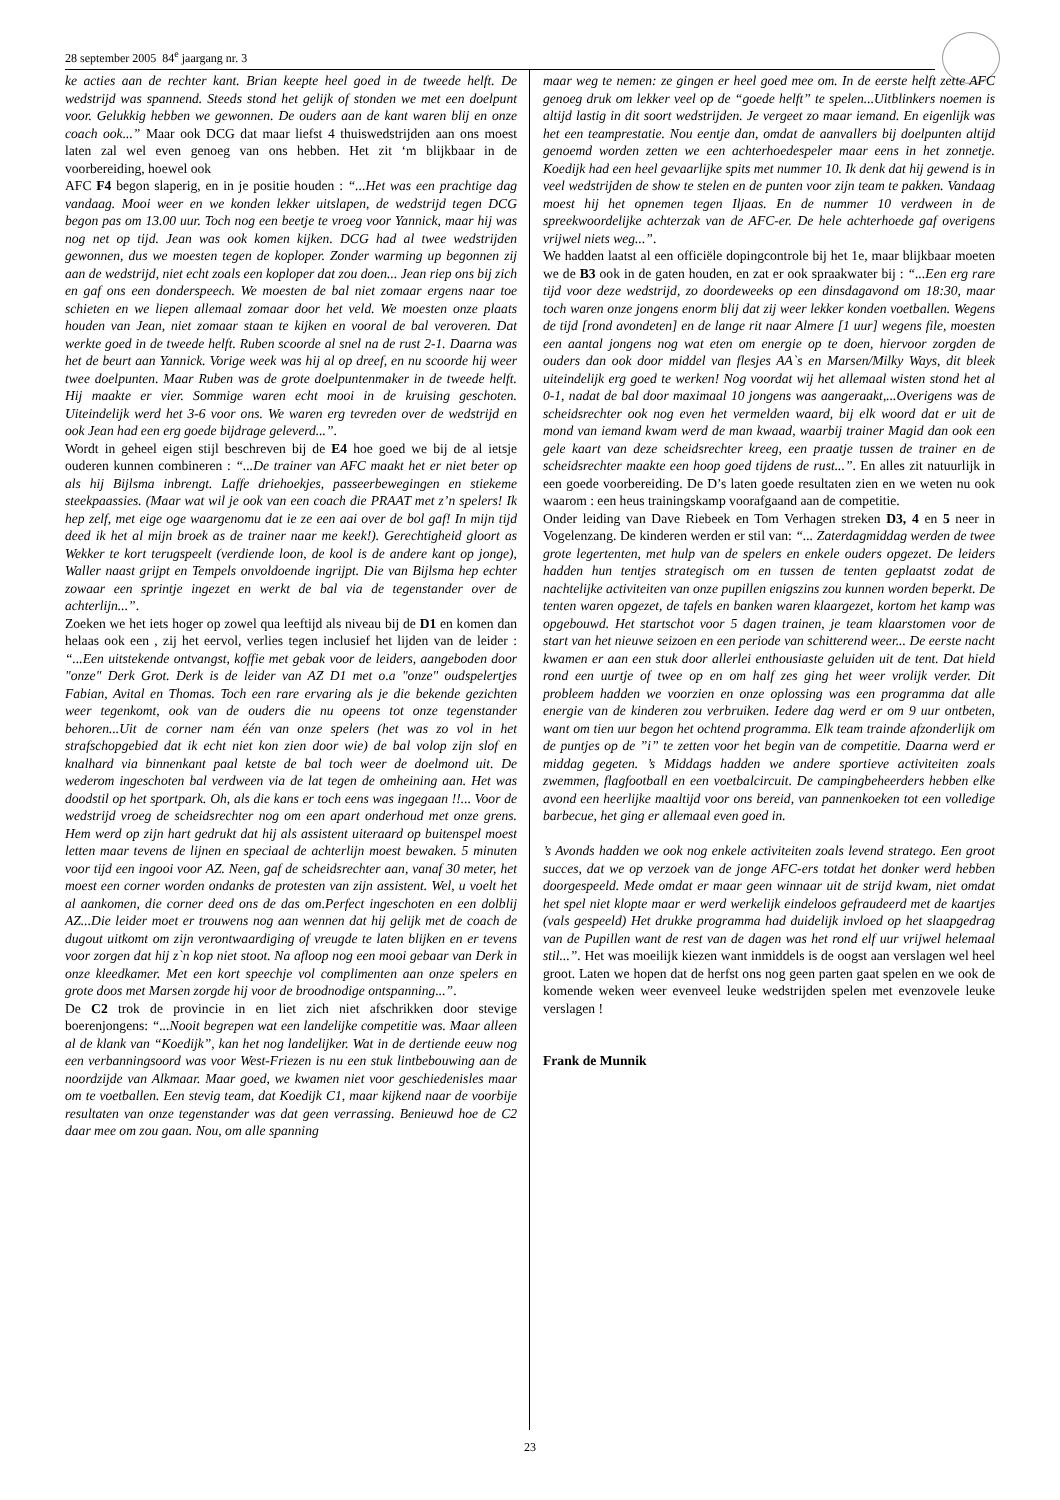28 september 2005 84<sup>e</sup> jaargang nr. 3
ke acties aan de rechter kant. Brian keepte heel goed in de tweede helft. De wedstrijd was spannend. Steeds stond het gelijk of stonden we met een doelpunt voor. Gelukkig hebben we gewonnen. De ouders aan de kant waren blij en onze coach ook...” Maar ook DCG dat maar liefst 4 thuiswedstrijden aan ons moest laten zal wel even genoeg van ons hebben. Het zit ‘m blijkbaar in de voorbereiding, hoewel ook
AFC F4 begon slaperig, en in je positie houden : “...Het was een prachtige dag vandaag. Mooi weer en we konden lekker uitslapen, de wedstrijd tegen DCG begon pas om 13.00 uur. Toch nog een beetje te vroeg voor Yannick, maar hij was nog net op tijd. Jean was ook komen kijken. DCG had al twee wedstrijden gewonnen, dus we moesten tegen de koploper. Zonder warming up begonnen zij aan de wedstrijd, niet echt zoals een koploper dat zou doen... Jean riep ons bij zich en gaf ons een donderspeech. We moesten de bal niet zomaar ergens naar toe schieten en we liepen allemaal zomaar door het veld. We moesten onze plaats houden van Jean, niet zomaar staan te kijken en vooral de bal veroveren. Dat werkte goed in de tweede helft. Ruben scoorde al snel na de rust 2-1. Daarna was het de beurt aan Yannick. Vorige week was hij al op dreef, en nu scoorde hij weer twee doelpunten. Maar Ruben was de grote doelpuntenmaker in de tweede helft. Hij maakte er vier. Sommige waren echt mooi in de kruising geschoten. Uiteindelijk werd het 3-6 voor ons. We waren erg tevreden over de wedstrijd en ook Jean had een erg goede bijdrage geleverd...”.
Wordt in geheel eigen stijl beschreven bij de E4 hoe goed we bij de al ietsje ouderen kunnen combineren : “...De trainer van AFC maakt het er niet beter op als hij Bijlsma inbrengt. Laffe driehoekjes, passeerbewegingen en stiekeme steekpaassies. (Maar wat wil je ook van een coach die PRAAT met z’n spelers! Ik hep zelf, met eige oge waargenomu dat ie ze een aai over de bol gaf! In mijn tijd deed ik het al mijn broek as de trainer naar me keek!). Gerechtigheid gloort as Wekker te kort terugspeelt (verdiende loon, de kool is de andere kant op jonge), Waller naast grijpt en Tempels onvoldoende ingrijpt. Die van Bijlsma hep echter zowaar een sprintje ingezet en werkt de bal via de tegenstander over de achterlijn...”.
Zoeken we het iets hoger op zowel qua leeftijd als niveau bij de D1 en komen dan helaas ook een , zij het eervol, verlies tegen inclusief het lijden van de leider : “...Een uitstekende ontvangst, koffie met gebak voor de leiders, aangeboden door "onze" Derk Grot. Derk is de leider van AZ D1 met o.a "onze" oudspelertjes Fabian, Avital en Thomas. Toch een rare ervaring als je die bekende gezichten weer tegenkomt, ook van de ouders die nu opeens tot onze tegenstander behoren...Uit de corner nam één van onze spelers (het was zo vol in het strafschopgebied dat ik echt niet kon zien door wie) de bal volop zijn slof en knalhard via binnenkant paal ketste de bal toch weer de doelmond uit. De wederom ingeschoten bal verdween via de lat tegen de omheining aan. Het was doodstil op het sportpark. Oh, als die kans er toch eens was ingegaan !!... Voor de wedstrijd vroeg de scheidsrechter nog om een apart onderhoud met onze grens. Hem werd op zijn hart gedrukt dat hij als assistent uiteraard op buitenspel moest letten maar tevens de lijnen en speciaal de achterlijn moest bewaken. 5 minuten voor tijd een ingooi voor AZ. Neen, gaf de scheidsrechter aan, vanaf 30 meter, het moest een corner worden ondanks de protesten van zijn assistent. Wel, u voelt het al aankomen, die corner deed ons de das om.Perfect ingeschoten en een dolblij AZ...Die leider moet er trouwens nog aan wennen dat hij gelijk met de coach de dugout uitkomt om zijn verontwaardiging of vreugde te laten blijken en er tevens voor zorgen dat hij z`n kop niet stoot. Na afloop nog een mooi gebaar van Derk in onze kleedkamer. Met een kort speechje vol complimenten aan onze spelers en grote doos met Marsen zorgde hij voor de broodnodige ontspanning...”.
De C2 trok de provincie in en liet zich niet afschrikken door stevige boerenjongens: “...Nooit begrepen wat een landelijke competitie was. Maar alleen al de klank van “Koedijk”, kan het nog landelijker. Wat in de dertiende eeuw nog een verbanningsoord was voor West-Friezen is nu een stuk lintbebouwing aan de noordzijde van Alkmaar. Maar goed, we kwamen niet voor geschiedenisles maar om te voetballen. Een stevig team, dat Koedijk C1, maar kijkend naar de voorbije resultaten van onze tegenstander was dat geen verrassing. Benieuwd hoe de C2 daar mee om zou gaan. Nou, om alle spanning
maar weg te nemen: ze gingen er heel goed mee om. In de eerste helft zette AFC genoeg druk om lekker veel op de “goede helft” te spelen...Uitblinkers noemen is altijd lastig in dit soort wedstrijden. Je vergeet zo maar iemand. En eigenlijk was het een teamprestatie. Nou eentje dan, omdat de aanvallers bij doelpunten altijd genoemd worden zetten we een achterhoedespeler maar eens in het zonnetje. Koedijk had een heel gevaarlijke spits met nummer 10. Ik denk dat hij gewend is in veel wedstrijden de show te stelen en de punten voor zijn team te pakken. Vandaag moest hij het opnemen tegen Iljaas. En de nummer 10 verdween in de spreekwoordelijke achterzak van de AFC-er. De hele achterhoede gaf overigens vrijwel niets weg...”.
We hadden laatst al een officiële dopingcontrole bij het 1e, maar blijkbaar moeten we de B3 ook in de gaten houden, en zat er ook spraakwater bij : “...Een erg rare tijd voor deze wedstrijd, zo doordeweeks op een dinsdagavond om 18:30, maar toch waren onze jongens enorm blij dat zij weer lekker konden voetballen. Wegens de tijd [rond avondeten] en de lange rit naar Almere [1 uur] wegens file, moesten een aantal jongens nog wat eten om energie op te doen, hiervoor zorgden de ouders dan ook door middel van flesjes AA`s en Marsen/Milky Ways, dit bleek uiteindelijk erg goed te werken! Nog voordat wij het allemaal wisten stond het al 0-1, nadat de bal door maximaal 10 jongens was aangeraakt,...Overigens was de scheidsrechter ook nog even het vermelden waard, bij elk woord dat er uit de mond van iemand kwam werd de man kwaad, waarbij trainer Magid dan ook een gele kaart van deze scheidsrechter kreeg, een praatje tussen de trainer en de scheidsrechter maakte een hoop goed tijdens de rust...”. En alles zit natuurlijk in een goede voorbereiding. De D’s laten goede resultaten zien en we weten nu ook waarom : een heus trainingskamp voorafgaand aan de competitie.
Onder leiding van Dave Riebeek en Tom Verhagen streken D3, 4 en 5 neer in Vogelenzang. De kinderen werden er stil van: “... Zaterdagmiddag werden de twee grote legertenten, met hulp van de spelers en enkele ouders opgezet. De leiders hadden hun tentjes strategisch om en tussen de tenten geplaatst zodat de nachtelijke activiteiten van onze pupillen enigszins zou kunnen worden beperkt. De tenten waren opgezet, de tafels en banken waren klaargezet, kortom het kamp was opgebouwd. Het startschot voor 5 dagen trainen, je team klaarstomen voor de start van het nieuwe seizoen en een periode van schitterend weer... De eerste nacht kwamen er aan een stuk door allerlei enthousiaste geluiden uit de tent. Dat hield rond een uurtje of twee op en om half zes ging het weer vrolijk verder. Dit probleem hadden we voorzien en onze oplossing was een programma dat alle energie van de kinderen zou verbruiken. Iedere dag werd er om 9 uur ontbeten, want om tien uur begon het ochtend programma. Elk team trainde afzonderlijk om de puntjes op de ”i” te zetten voor het begin van de competitie. Daarna werd er middag gegeten. ’s Middags hadden we andere sportieve activiteiten zoals zwemmen, flagfootball en een voetbalcircuit. De campingbeheerders hebben elke avond een heerlijke maaltijd voor ons bereid, van pannenkoeken tot een volledige barbecue, het ging er allemaal even goed in.
’s Avonds hadden we ook nog enkele activiteiten zoals levend stratego. Een groot succes, dat we op verzoek van de jonge AFC-ers totdat het donker werd hebben doorgespeeld. Mede omdat er maar geen winnaar uit de strijd kwam, niet omdat het spel niet klopte maar er werd werkelijk eindeloos gefraudeerd met de kaartjes (vals gespeeld) Het drukke programma had duidelijk invloed op het slaapgedrag van de Pupillen want de rest van de dagen was het rond elf uur vrijwel helemaal stil...”. Het was moeilijk kiezen want inmiddels is de oogst aan verslagen wel heel groot. Laten we hopen dat de herfst ons nog geen parten gaat spelen en we ook de komende weken weer evenveel leuke wedstrijden spelen met evenzovele leuke verslagen !
Frank de Munnik
23